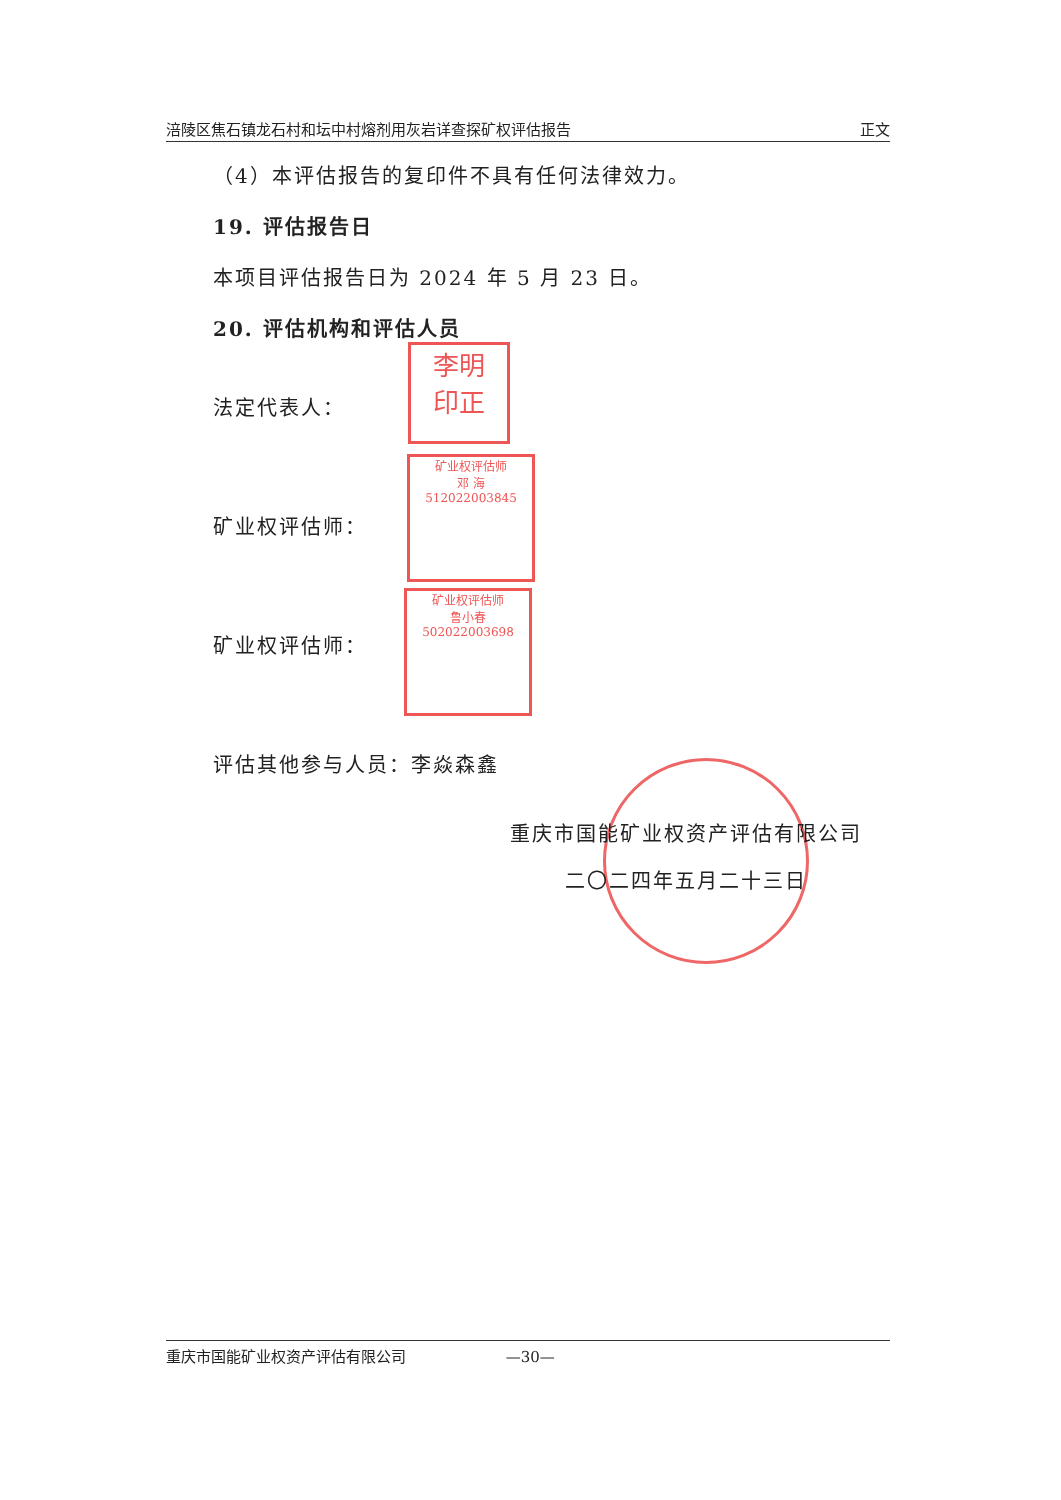涪陵区焦石镇龙石村和坛中村熔剂用灰岩详查探矿权评估报告 正文
（4）本评估报告的复印件不具有任何法律效力。
19. 评估报告日
本项目评估报告日为 2024 年 5 月 23 日。
20. 评估机构和评估人员
法定代表人：
矿业权评估师：
矿业权评估师：
评估其他参与人员：李焱森鑫
李明
印正
矿业权评估师
邓 海
51202200384​5
矿业权评估师
鲁小春
502022003698
重庆市国能矿业权资产评估有限公司
二〇二四年五月二十三日
重庆市国能矿业权资产评估有限公司 —30—